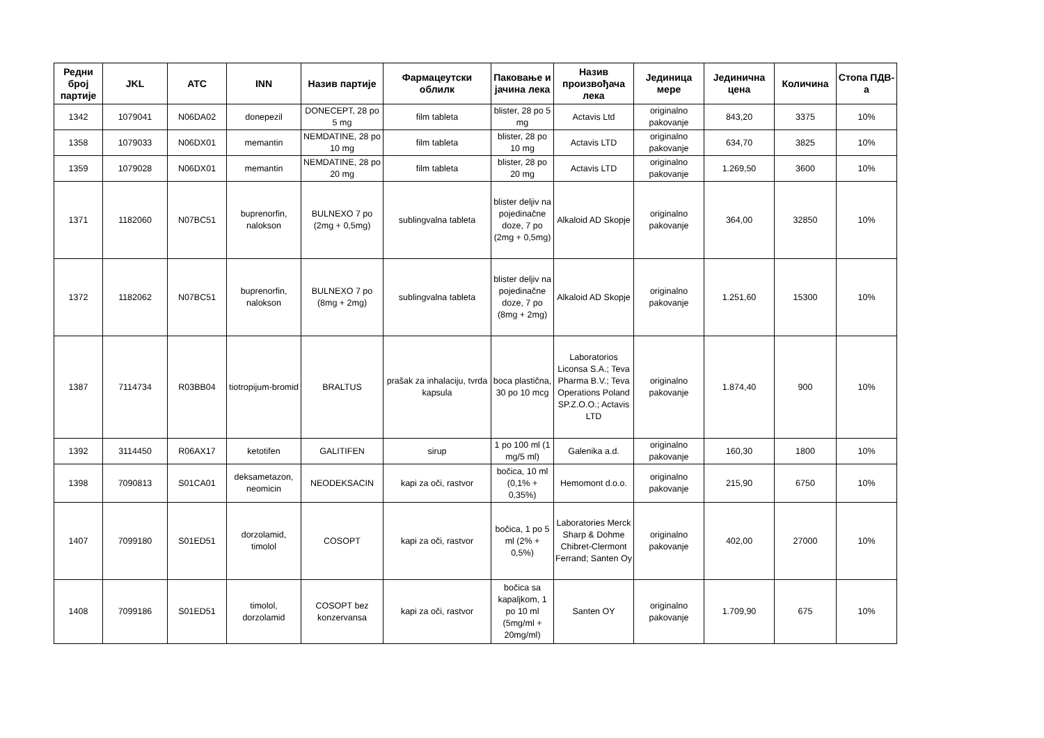| Редни број партије | JKL | ATC | INN | Назив партије | Фармацеутски облилк | Паковање и јачина лека | Назив произвођача лека | Јединица мере | Јединична цена | Количина | Стопа ПДВ-а |
| --- | --- | --- | --- | --- | --- | --- | --- | --- | --- | --- | --- |
| 1342 | 1079041 | N06DA02 | donepezil | DONECEPT, 28 po 5 mg | film tableta | blister, 28 po 5 mg | Actavis Ltd | originalno pakovanje | 843,20 | 3375 | 10% |
| 1358 | 1079033 | N06DX01 | memantin | NEMDATINE, 28 po 10 mg | film tableta | blister, 28 po 10 mg | Actavis LTD | originalno pakovanje | 634,70 | 3825 | 10% |
| 1359 | 1079028 | N06DX01 | memantin | NEMDATINE, 28 po 20 mg | film tableta | blister, 28 po 20 mg | Actavis LTD | originalno pakovanje | 1.269,50 | 3600 | 10% |
| 1371 | 1182060 | N07BC51 | buprenorfin, nalokson | BULNEXO 7 po (2mg + 0,5mg) | sublingvalna tableta | blister deljiv na pojedinačne doze, 7 po (2mg + 0,5mg) | Alkaloid AD Skopje | originalno pakovanje | 364,00 | 32850 | 10% |
| 1372 | 1182062 | N07BC51 | buprenorfin, nalokson | BULNEXO 7 po (8mg + 2mg) | sublingvalna tableta | blister deljiv na pojedinačne doze, 7 po (8mg + 2mg) | Alkaloid AD Skopje | originalno pakovanje | 1.251,60 | 15300 | 10% |
| 1387 | 7114734 | R03BB04 | tiotropijum-bromid | BRALTUS | prašak za inhalaciju, tvrda kapsula | boca plastična, 30 po 10 mcg | Laboratorios Liconsa S.A.; Teva Pharma B.V.; Teva Operations Poland SP.Z.O.O.; Actavis LTD | originalno pakovanje | 1.874,40 | 900 | 10% |
| 1392 | 3114450 | R06AX17 | ketotifen | GALITIFEN | sirup | 1 po 100 ml (1 mg/5 ml) | Galenika a.d. | originalno pakovanje | 160,30 | 1800 | 10% |
| 1398 | 7090813 | S01CA01 | deksametazon, neomicin | NEODEKSACIN | kapi za oči, rastvor | bočica, 10 ml (0,1% + 0,35%) | Hemomont d.o.o. | originalno pakovanje | 215,90 | 6750 | 10% |
| 1407 | 7099180 | S01ED51 | dorzolamid, timolol | COSOPT | kapi za oči, rastvor | bočica, 1 po 5 ml (2% + 0,5%) | Laboratories Merck Sharp & Dohme Chibret-Clermont Ferrand; Santen Oy | originalno pakovanje | 402,00 | 27000 | 10% |
| 1408 | 7099186 | S01ED51 | timolol, dorzolamid | COSOPT bez konzervansa | kapi za oči, rastvor | bočica sa kapaljkom, 1 po 10 ml (5mg/ml + 20mg/ml) | Santen OY | originalno pakovanje | 1.709,90 | 675 | 10% |